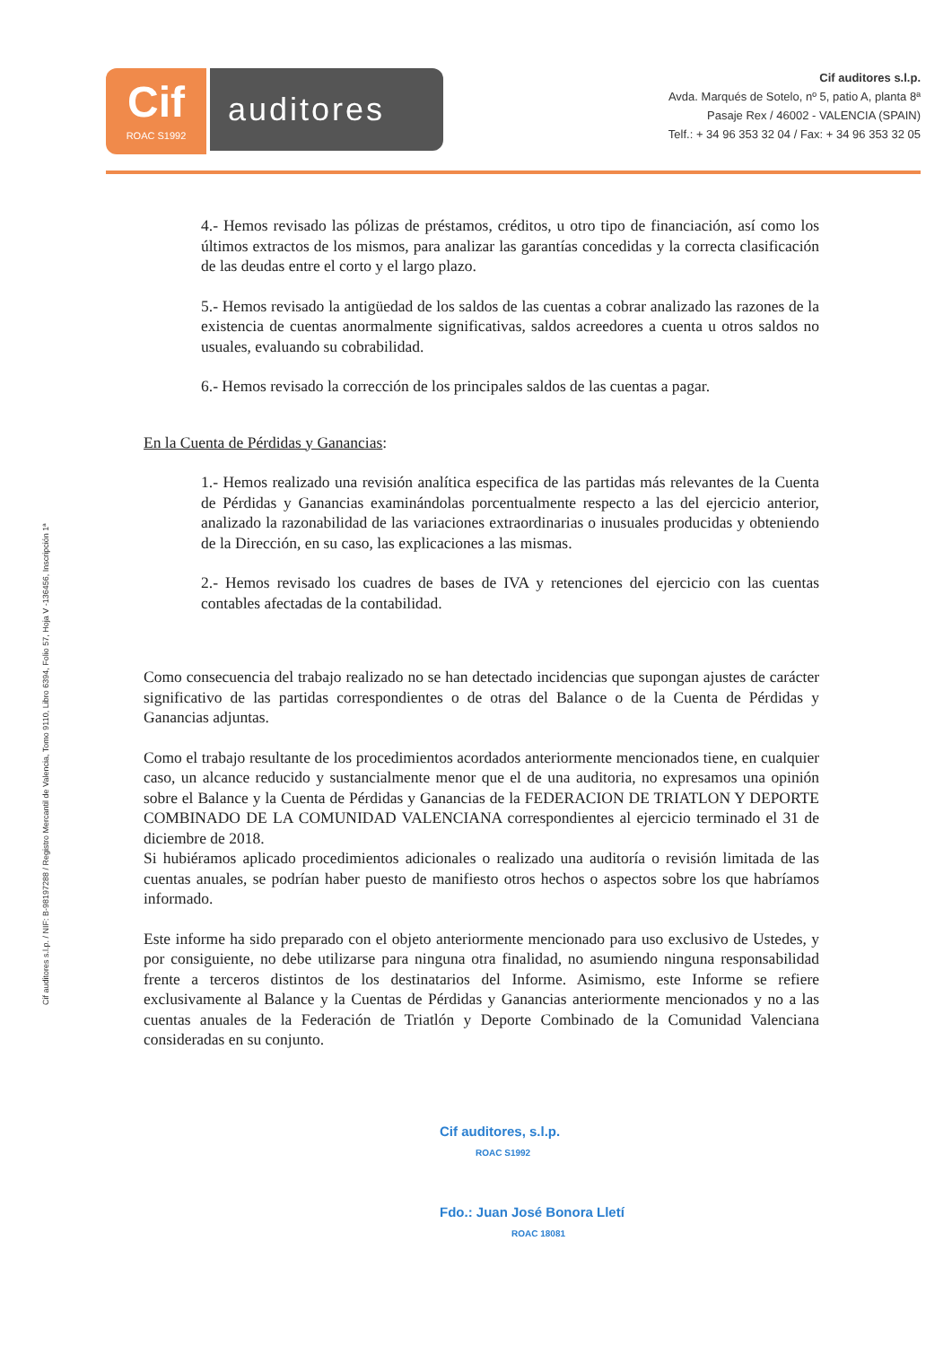Cif
ROAC S1992
auditores
Cif auditores s.l.p.
Avda. Marqués de Sotelo, nº 5, patio A, planta 8ª
Pasaje Rex / 46002 - VALENCIA (SPAIN)
Telf.: + 34 96 353 32 04 / Fax: + 34 96 353 32 05
Cif auditores s.l.p. / NIF: B-98197288 / Registro Mercantil de Valencia, Tomo 9110, Libro 6394, Folio 57, Hoja V -136456, Inscripción 1ª
4.- Hemos revisado las pólizas de préstamos, créditos, u otro tipo de financiación, así como los últimos extractos de los mismos, para analizar las garantías concedidas y la correcta clasificación de las deudas entre el corto y el largo plazo.
5.- Hemos revisado la antigüedad de los saldos de las cuentas a cobrar analizado las razones de la existencia de cuentas anormalmente significativas, saldos acreedores a cuenta u otros saldos no usuales, evaluando su cobrabilidad.
6.- Hemos revisado la corrección de los principales saldos de las cuentas a pagar.
En la Cuenta de Pérdidas y Ganancias:
1.- Hemos realizado una revisión analítica especifica de las partidas más relevantes de la Cuenta de Pérdidas y Ganancias examinándolas porcentualmente respecto a las del ejercicio anterior, analizado la razonabilidad de las variaciones extraordinarias o inusuales producidas y obteniendo de la Dirección, en su caso, las explicaciones a las mismas.
2.- Hemos revisado los cuadres de bases de IVA y retenciones del ejercicio con las cuentas contables afectadas de la contabilidad.
Como consecuencia del trabajo realizado no se han detectado incidencias que supongan ajustes de carácter significativo de las partidas correspondientes o de otras del Balance o de la Cuenta de Pérdidas y Ganancias adjuntas.
Como el trabajo resultante de los procedimientos acordados anteriormente mencionados tiene, en cualquier caso, un alcance reducido y sustancialmente menor que el de una auditoria, no expresamos una opinión sobre el Balance y la Cuenta de Pérdidas y Ganancias de la FEDERACION DE TRIATLON Y DEPORTE COMBINADO DE LA COMUNIDAD VALENCIANA correspondientes al ejercicio terminado el 31 de diciembre de 2018.
Si hubiéramos aplicado procedimientos adicionales o realizado una auditoría o revisión limitada de las cuentas anuales, se podrían haber puesto de manifiesto otros hechos o aspectos sobre los que habríamos informado.
Este informe ha sido preparado con el objeto anteriormente mencionado para uso exclusivo de Ustedes, y por consiguiente, no debe utilizarse para ninguna otra finalidad, no asumiendo ninguna responsabilidad frente a terceros distintos de los destinatarios del Informe. Asimismo, este Informe se refiere exclusivamente al Balance y la Cuentas de Pérdidas y Ganancias anteriormente mencionados y no a las cuentas anuales de la Federación de Triatlón y Deporte Combinado de la Comunidad Valenciana consideradas en su conjunto.
Cif auditores, s.l.p.
ROAC S1992
Fdo.: Juan José Bonora Lletí
ROAC 18081